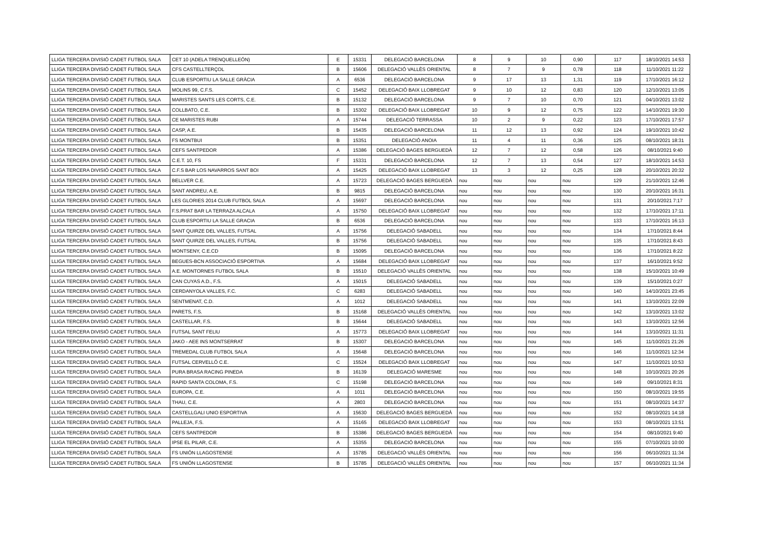| LLIGA TERCERA DIVISIÓ CADET FUTBOL SALA | CET 10 (ADELA TRENQUELLEÓN) | E | 15331 | DELEGACIÓ BARCELONA | 8 | 9 | 10 | 0,90 | 117 | 18/10/2021 14:53 |
| LLIGA TERCERA DIVISIÓ CADET FUTBOL SALA | CFS CASTELLTERÇOL | B | 15606 | DELEGACIÓ VALLÈS ORIENTAL | 8 | 7 | 9 | 0,78 | 118 | 11/10/2021 11:22 |
| LLIGA TERCERA DIVISIÓ CADET FUTBOL SALA | CLUB ESPORTIU LA SALLE GRÀCIA | A | 6536 | DELEGACIÓ BARCELONA | 9 | 17 | 13 | 1,31 | 119 | 17/10/2021 16:12 |
| LLIGA TERCERA DIVISIÓ CADET FUTBOL SALA | MOLINS 99, C.F.S. | C | 15452 | DELEGACIÓ BAIX LLOBREGAT | 9 | 10 | 12 | 0,83 | 120 | 12/10/2021 13:05 |
| LLIGA TERCERA DIVISIÓ CADET FUTBOL SALA | MARISTES SANTS LES CORTS, C.E. | B | 15132 | DELEGACIÓ BARCELONA | 9 | 7 | 10 | 0,70 | 121 | 04/10/2021 13:02 |
| LLIGA TERCERA DIVISIÓ CADET FUTBOL SALA | COLLBATO, C.E. | B | 15302 | DELEGACIÓ BAIX LLOBREGAT | 10 | 9 | 12 | 0,75 | 122 | 14/10/2021 19:30 |
| LLIGA TERCERA DIVISIÓ CADET FUTBOL SALA | CE MARISTES RUBI | A | 15744 | DELEGACIÓ TERRASSA | 10 | 2 | 9 | 0,22 | 123 | 17/10/2021 17:57 |
| LLIGA TERCERA DIVISIÓ CADET FUTBOL SALA | CASP, A.E. | B | 15435 | DELEGACIÓ BARCELONA | 11 | 12 | 13 | 0,92 | 124 | 19/10/2021 10:42 |
| LLIGA TERCERA DIVISIÓ CADET FUTBOL SALA | FS MONTBUI | B | 15351 | DELEGACIÓ ANOIA | 11 | 4 | 11 | 0,36 | 125 | 08/10/2021 18:31 |
| LLIGA TERCERA DIVISIÓ CADET FUTBOL SALA | CEFS SANTPEDOR | A | 15386 | DELEGACIÓ BAGES BERGUEDÀ | 12 | 7 | 12 | 0,58 | 126 | 08/10/2021 9:40 |
| LLIGA TERCERA DIVISIÓ CADET FUTBOL SALA | C.E.T. 10, FS | F | 15331 | DELEGACIÓ BARCELONA | 12 | 7 | 13 | 0,54 | 127 | 18/10/2021 14:53 |
| LLIGA TERCERA DIVISIÓ CADET FUTBOL SALA | C.F.S BAR LOS NAVARROS SANT BOI | A | 15425 | DELEGACIÓ BAIX LLOBREGAT | 13 | 3 | 12 | 0,25 | 128 | 20/10/2021 20:32 |
| LLIGA TERCERA DIVISIÓ CADET FUTBOL SALA | BELLVER C.E. | A | 15723 | DELEGACIÓ BAGES BERGUEDÀ | nou | nou | nou | nou | 129 | 21/10/2021 12:46 |
| LLIGA TERCERA DIVISIÓ CADET FUTBOL SALA | SANT ANDREU, A.E. | B | 9815 | DELEGACIÓ BARCELONA | nou | nou | nou | nou | 130 | 20/10/2021 16:31 |
| LLIGA TERCERA DIVISIÓ CADET FUTBOL SALA | LES GLORIES 2014 CLUB FUTBOL SALA | A | 15697 | DELEGACIÓ BARCELONA | nou | nou | nou | nou | 131 | 20/10/2021 7:17 |
| LLIGA TERCERA DIVISIÓ CADET FUTBOL SALA | F.S.PRAT BAR LA TERRAZA ALCALA | A | 15750 | DELEGACIÓ BAIX LLOBREGAT | nou | nou | nou | nou | 132 | 17/10/2021 17:11 |
| LLIGA TERCERA DIVISIÓ CADET FUTBOL SALA | CLUB ESPORTIU LA SALLE GRACIA | B | 6536 | DELEGACIÓ BARCELONA | nou | nou | nou | nou | 133 | 17/10/2021 16:13 |
| LLIGA TERCERA DIVISIÓ CADET FUTBOL SALA | SANT QUIRZE DEL VALLES, FUTSAL | A | 15756 | DELEGACIÓ SABADELL | nou | nou | nou | nou | 134 | 17/10/2021 8:44 |
| LLIGA TERCERA DIVISIÓ CADET FUTBOL SALA | SANT QUIRZE DEL VALLES, FUTSAL | B | 15756 | DELEGACIÓ SABADELL | nou | nou | nou | nou | 135 | 17/10/2021 8:43 |
| LLIGA TERCERA DIVISIÓ CADET FUTBOL SALA | MONTSENY, C.E.CD | B | 15095 | DELEGACIÓ BARCELONA | nou | nou | nou | nou | 136 | 17/10/2021 8:22 |
| LLIGA TERCERA DIVISIÓ CADET FUTBOL SALA | BEGUES-BCN ASSOCIACIÓ ESPORTIVA | A | 15684 | DELEGACIÓ BAIX LLOBREGAT | nou | nou | nou | nou | 137 | 16/10/2021 9:52 |
| LLIGA TERCERA DIVISIÓ CADET FUTBOL SALA | A.E. MONTORNES FUTBOL SALA | B | 15510 | DELEGACIÓ VALLÈS ORIENTAL | nou | nou | nou | nou | 138 | 15/10/2021 10:49 |
| LLIGA TERCERA DIVISIÓ CADET FUTBOL SALA | CAN CUYAS A.D., F.S. | A | 15015 | DELEGACIÓ SABADELL | nou | nou | nou | nou | 139 | 15/10/2021 0:27 |
| LLIGA TERCERA DIVISIÓ CADET FUTBOL SALA | CERDANYOLA VALLES, F.C. | C | 6283 | DELEGACIÓ SABADELL | nou | nou | nou | nou | 140 | 14/10/2021 23:45 |
| LLIGA TERCERA DIVISIÓ CADET FUTBOL SALA | SENTMENAT, C.D. | A | 1012 | DELEGACIÓ SABADELL | nou | nou | nou | nou | 141 | 13/10/2021 22:09 |
| LLIGA TERCERA DIVISIÓ CADET FUTBOL SALA | PARETS, F.S. | B | 15168 | DELEGACIÓ VALLÈS ORIENTAL | nou | nou | nou | nou | 142 | 13/10/2021 13:02 |
| LLIGA TERCERA DIVISIÓ CADET FUTBOL SALA | CASTELLAR, F.S. | B | 15644 | DELEGACIÓ SABADELL | nou | nou | nou | nou | 143 | 13/10/2021 12:56 |
| LLIGA TERCERA DIVISIÓ CADET FUTBOL SALA | FUTSAL SANT FELIU | A | 15773 | DELEGACIÓ BAIX LLOBREGAT | nou | nou | nou | nou | 144 | 13/10/2021 11:31 |
| LLIGA TERCERA DIVISIÓ CADET FUTBOL SALA | JAKO - AEE INS MONTSERRAT | B | 15307 | DELEGACIÓ BARCELONA | nou | nou | nou | nou | 145 | 11/10/2021 21:26 |
| LLIGA TERCERA DIVISIÓ CADET FUTBOL SALA | TREMEDAL CLUB FUTBOL SALA | A | 15648 | DELEGACIÓ BARCELONA | nou | nou | nou | nou | 146 | 11/10/2021 12:34 |
| LLIGA TERCERA DIVISIÓ CADET FUTBOL SALA | FUTSAL CERVELLÓ C.E. | C | 15524 | DELEGACIÓ BAIX LLOBREGAT | nou | nou | nou | nou | 147 | 11/10/2021 10:53 |
| LLIGA TERCERA DIVISIÓ CADET FUTBOL SALA | PURA BRASA RACING PINEDA | B | 16139 | DELEGACIÓ MARESME | nou | nou | nou | nou | 148 | 10/10/2021 20:26 |
| LLIGA TERCERA DIVISIÓ CADET FUTBOL SALA | RAPID SANTA COLOMA, F.S. | C | 15198 | DELEGACIÓ BARCELONA | nou | nou | nou | nou | 149 | 09/10/2021 8:31 |
| LLIGA TERCERA DIVISIÓ CADET FUTBOL SALA | EUROPA, C.E. | A | 1011 | DELEGACIÓ BARCELONA | nou | nou | nou | nou | 150 | 08/10/2021 19:55 |
| LLIGA TERCERA DIVISIÓ CADET FUTBOL SALA | THAU, C.E. | A | 2803 | DELEGACIÓ BARCELONA | nou | nou | nou | nou | 151 | 08/10/2021 14:37 |
| LLIGA TERCERA DIVISIÓ CADET FUTBOL SALA | CASTELLGALI UNIO ESPORTIVA | A | 15630 | DELEGACIÓ BAGES BERGUEDÀ | nou | nou | nou | nou | 152 | 08/10/2021 14:18 |
| LLIGA TERCERA DIVISIÓ CADET FUTBOL SALA | PALLEJA, F.S. | A | 15165 | DELEGACIÓ BAIX LLOBREGAT | nou | nou | nou | nou | 153 | 08/10/2021 13:51 |
| LLIGA TERCERA DIVISIÓ CADET FUTBOL SALA | CEFS SANTPEDOR | B | 15386 | DELEGACIÓ BAGES BERGUEDÀ | nou | nou | nou | nou | 154 | 08/10/2021 9:40 |
| LLIGA TERCERA DIVISIÓ CADET FUTBOL SALA | IPSE EL PILAR, C.E. | A | 15355 | DELEGACIÓ BARCELONA | nou | nou | nou | nou | 155 | 07/10/2021 10:00 |
| LLIGA TERCERA DIVISIÓ CADET FUTBOL SALA | FS UNIÓN LLAGOSTENSE | A | 15785 | DELEGACIÓ VALLÈS ORIENTAL | nou | nou | nou | nou | 156 | 06/10/2021 11:34 |
| LLIGA TERCERA DIVISIÓ CADET FUTBOL SALA | FS UNIÓN LLAGOSTENSE | B | 15785 | DELEGACIÓ VALLÈS ORIENTAL | nou | nou | nou | nou | 157 | 06/10/2021 11:34 |